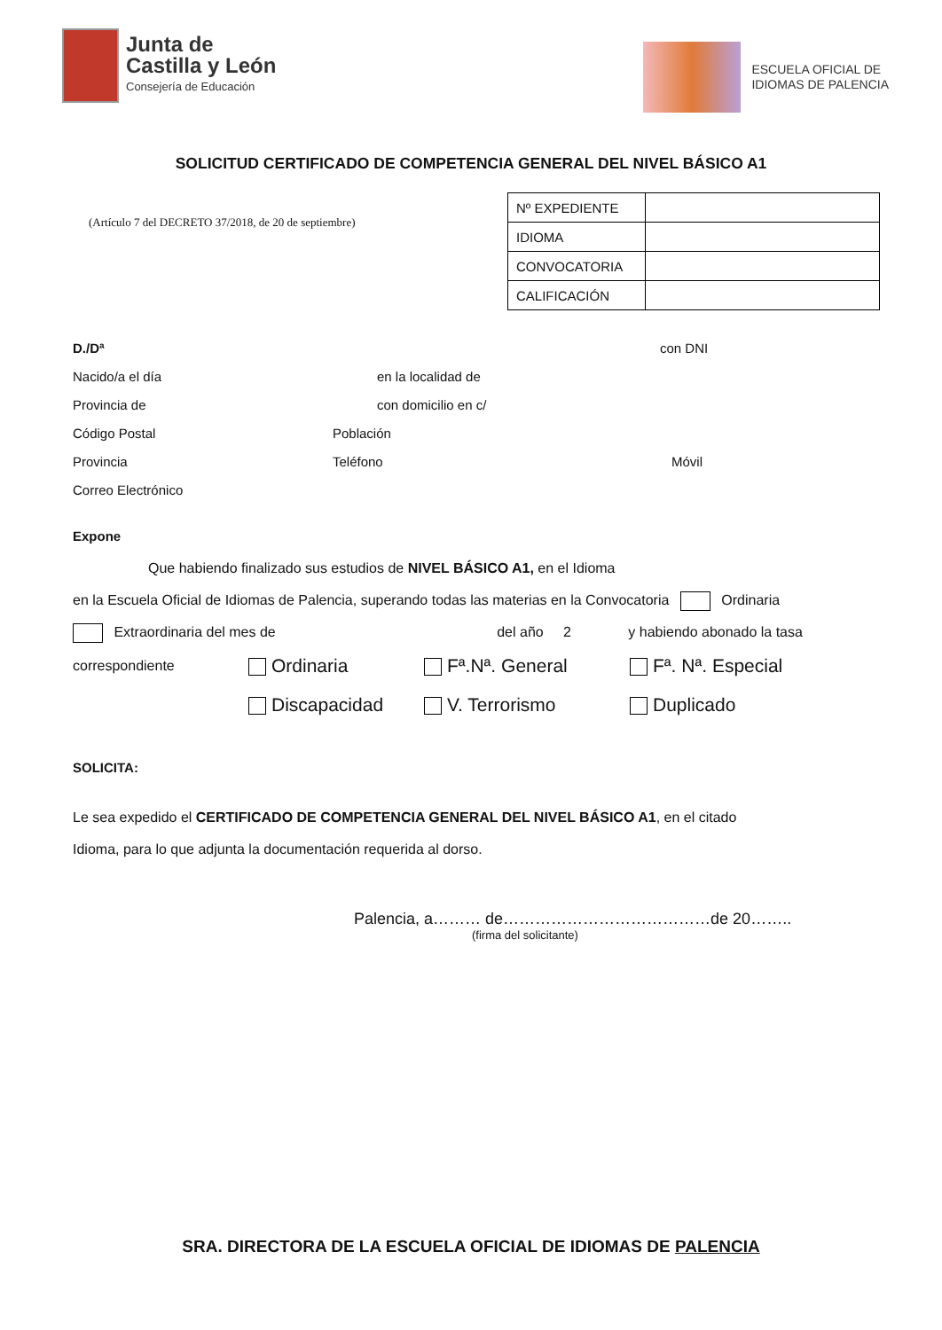Junta de
Castilla y León
Consejería de Educación
ESCUELA OFICIAL DE
IDIOMAS DE PALENCIA
SOLICITUD CERTIFICADO DE COMPETENCIA GENERAL DEL NIVEL BÁSICO A1
(Artículo 7 del DECRETO 37/2018, de 20 de septiembre)
| Nº EXPEDIENTE | |
| IDIOMA | |
| CONVOCATORIA | |
| CALIFICACIÓN | |
D./Dª con DNI
Nacido/a el día en la localidad de
Provincia de con domicilio en c/
Código Postal Población
Provincia Teléfono Móvil
Correo Electrónico
Expone
Que habiendo finalizado sus estudios de NIVEL BÁSICO A1, en el Idioma
en la Escuela Oficial de Idiomas de Palencia, superando todas las materias en la Convocatoria Ordinaria
Extraordinaria del mes de del año 2 y habiendo abonado la tasa
correspondiente Ordinaria Fª.Nª. General Fª. Nª. Especial
Discapacidad V. Terrorismo Duplicado
SOLICITA:
Le sea expedido el CERTIFICADO DE COMPETENCIA GENERAL DEL NIVEL BÁSICO A1, en el citado
Idioma, para lo que adjunta la documentación requerida al dorso.
Palencia, a……… de…………………………………de 20……..
(firma del solicitante)
SRA. DIRECTORA DE LA ESCUELA OFICIAL DE IDIOMAS DE PALENCIA